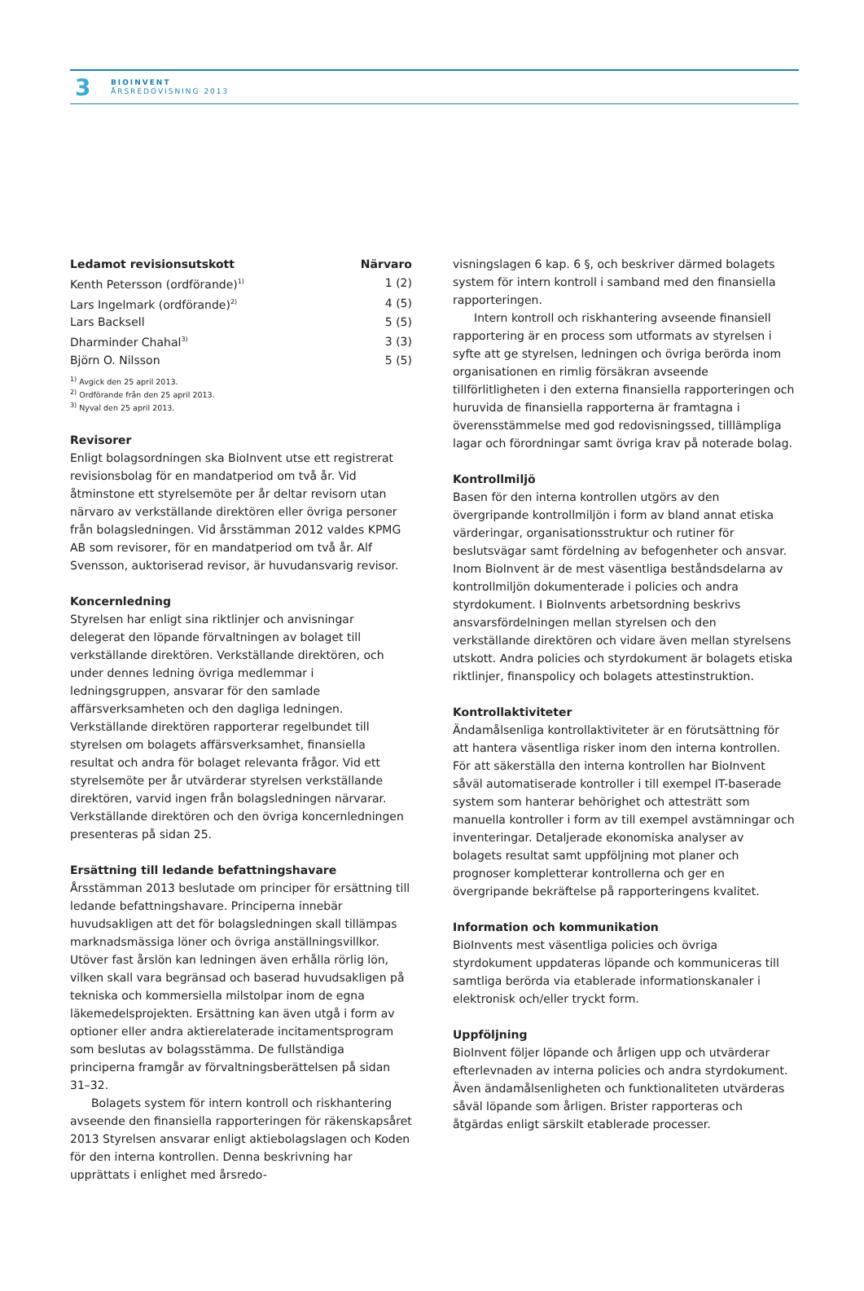3
BIOINVENT
ÅRSREDOVISNING 2013
| Ledamot revisionsutskott | Närvaro |
| --- | --- |
| Kenth Petersson (ordförande)<sup>1)</sup> | 1 (2) |
| Lars Ingelmark (ordförande)<sup>2)</sup> | 4 (5) |
| Lars Backsell | 5 (5) |
| Dharminder Chahal<sup>3)</sup> | 3 (3) |
| Björn O. Nilsson | 5 (5) |
<sup>1)</sup> Avgick den 25 april 2013.
<sup>2)</sup> Ordförande från den 25 april 2013.
<sup>3)</sup> Nyval den 25 april 2013.
Revisorer
Enligt bolagsordningen ska BioInvent utse ett registrerat revisionsbolag för en mandatperiod om två år. Vid åtminstone ett styrelsemöte per år deltar revisorn utan närvaro av verkställande direktören eller övriga personer från bolagsledningen. Vid årsstämman 2012 valdes KPMG AB som revisorer, för en mandatperiod om två år. Alf Svensson, auktoriserad revisor, är huvudansvarig revisor.
Koncernledning
Styrelsen har enligt sina riktlinjer och anvisningar delegerat den löpande förvaltningen av bolaget till verkställande direktören. Verkställande direktören, och under dennes ledning övriga medlemmar i ledningsgruppen, ansvarar för den samlade affärsverksamheten och den dagliga ledningen. Verkställande direktören rapporterar regelbundet till styrelsen om bolagets affärsverksamhet, finansiella resultat och andra för bolaget relevanta frågor. Vid ett styrelsemöte per år utvärderar styrelsen verkställande direktören, varvid ingen från bolagsledningen närvarar. Verkställande direktören och den övriga koncernledningen presenteras på sidan 25.
Ersättning till ledande befattningshavare
Årsstämman 2013 beslutade om principer för ersättning till ledande befattningshavare. Principerna innebär huvudsakligen att det för bolagsledningen skall tillämpas marknadsmässiga löner och övriga anställningsvillkor. Utöver fast årslön kan ledningen även erhålla rörlig lön, vilken skall vara begränsad och baserad huvudsakligen på tekniska och kommersiella milstolpar inom de egna läkemedelsprojekten. Ersättning kan även utgå i form av optioner eller andra aktierelaterade incitamentsprogram som beslutas av bolagsstämma. De fullständiga principerna framgår av förvaltningsberättelsen på sidan 31–32.
Bolagets system för intern kontroll och riskhantering avseende den finansiella rapporteringen för räkenskapsåret 2013 Styrelsen ansvarar enligt aktiebolagslagen och Koden för den interna kontrollen. Denna beskrivning har upprättats i enlighet med årsredo-
visningslagen 6 kap. 6 §, och beskriver därmed bolagets system för intern kontroll i samband med den finansiella rapporteringen.
Intern kontroll och riskhantering avseende finansiell rapportering är en process som utformats av styrelsen i syfte att ge styrelsen, ledningen och övriga berörda inom organisationen en rimlig försäkran avseende tillförlitligheten i den externa finansiella rapporteringen och huruvida de finansiella rapporterna är framtagna i överensstämmelse med god redovisningssed, tilllämpliga lagar och förordningar samt övriga krav på noterade bolag.
Kontrollmiljö
Basen för den interna kontrollen utgörs av den övergripande kontrollmiljön i form av bland annat etiska värderingar, organisationsstruktur och rutiner för beslutsvägar samt fördelning av befogenheter och ansvar. Inom BioInvent är de mest väsentliga beståndsdelarna av kontrollmiljön dokumenterade i policies och andra styrdokument. I BioInvents arbetsordning beskrivs ansvarsfördelningen mellan styrelsen och den verkställande direktören och vidare även mellan styrelsens utskott. Andra policies och styrdokument är bolagets etiska riktlinjer, finanspolicy och bolagets attestinstruktion.
Kontrollaktiviteter
Ändamålsenliga kontrollaktiviteter är en förutsättning för att hantera väsentliga risker inom den interna kontrollen. För att säkerställa den interna kontrollen har BioInvent såväl automatiserade kontroller i till exempel IT-baserade system som hanterar behörighet och attesträtt som manuella kontroller i form av till exempel avstämningar och inventeringar. Detaljerade ekonomiska analyser av bolagets resultat samt uppföljning mot planer och prognoser kompletterar kontrollerna och ger en övergripande bekräftelse på rapporteringens kvalitet.
Information och kommunikation
BioInvents mest väsentliga policies och övriga styrdokument uppdateras löpande och kommuniceras till samtliga berörda via etablerade informationskanaler i elektronisk och/eller tryckt form.
Uppföljning
BioInvent följer löpande och årligen upp och utvärderar efterlevnaden av interna policies och andra styrdokument. Även ändamålsenligheten och funktionaliteten utvärderas såväl löpande som årligen. Brister rapporteras och åtgärdas enligt särskilt etablerade processer.